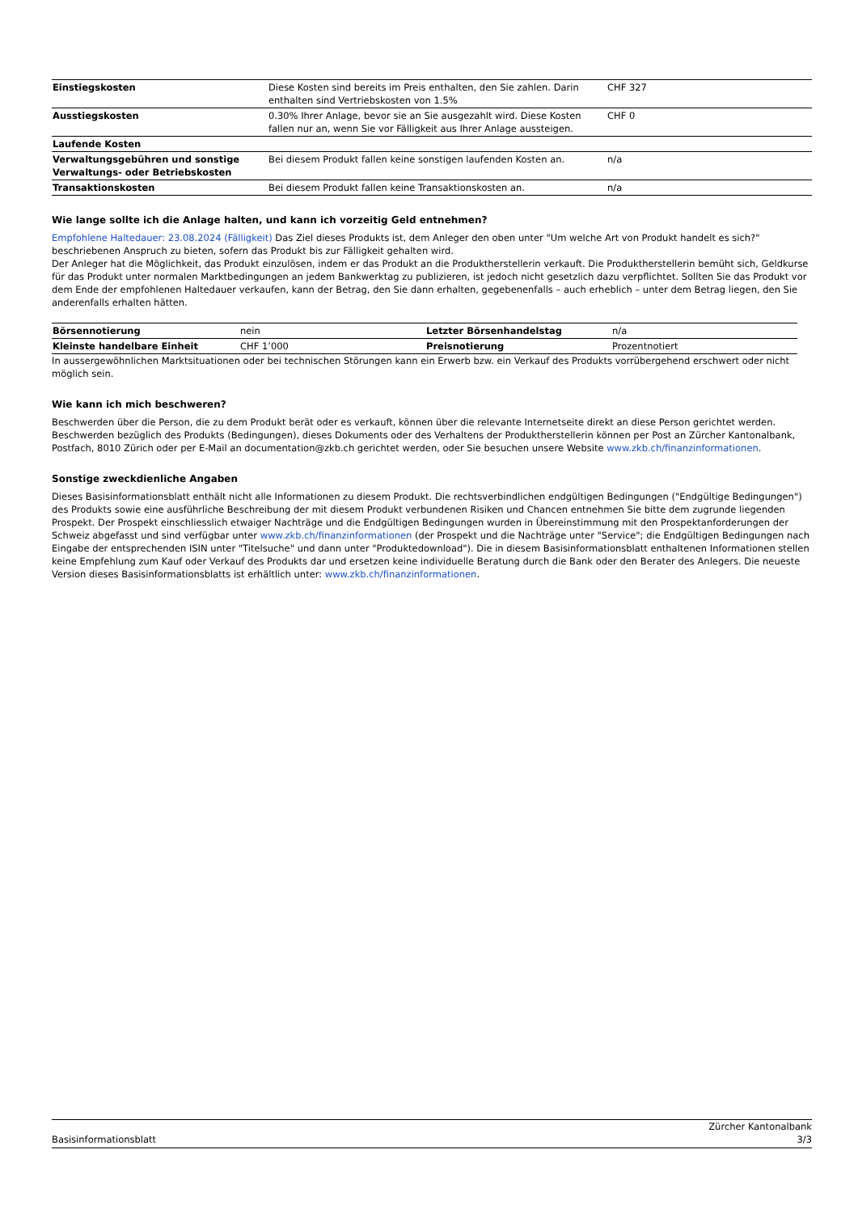| Einstiegskosten | Diese Kosten sind bereits im Preis enthalten, den Sie zahlen. Darin enthalten sind Vertriebskosten von 1.5% | CHF 327 |
| Ausstiegskosten | 0.30% Ihrer Anlage, bevor sie an Sie ausgezahlt wird. Diese Kosten fallen nur an, wenn Sie vor Fälligkeit aus Ihrer Anlage aussteigen. | CHF 0 |
| Laufende Kosten | | |
| Verwaltungsgebühren und sonstige Verwaltungs- oder Betriebskosten | Bei diesem Produkt fallen keine sonstigen laufenden Kosten an. | n/a |
| Transaktionskosten | Bei diesem Produkt fallen keine Transaktionskosten an. | n/a |
Wie lange sollte ich die Anlage halten, und kann ich vorzeitig Geld entnehmen?
Empfohlene Haltedauer: 23.08.2024 (Fälligkeit) Das Ziel dieses Produkts ist, dem Anleger den oben unter "Um welche Art von Produkt handelt es sich?" beschriebenen Anspruch zu bieten, sofern das Produkt bis zur Fälligkeit gehalten wird.
Der Anleger hat die Möglichkeit, das Produkt einzulösen, indem er das Produkt an die Produktherstellerin verkauft. Die Produktherstellerin bemüht sich, Geldkurse für das Produkt unter normalen Marktbedingungen an jedem Bankwerktag zu publizieren, ist jedoch nicht gesetzlich dazu verpflichtet. Sollten Sie das Produkt vor dem Ende der empfohlenen Haltedauer verkaufen, kann der Betrag, den Sie dann erhalten, gegebenenfalls – auch erheblich – unter dem Betrag liegen, den Sie anderenfalls erhalten hätten.
| Börsennotierung | nein | Letzter Börsenhandelstag | n/a |
| Kleinste handelbare Einheit | CHF 1’000 | Preisnotierung | Prozentnotiert |
In aussergewöhnlichen Marktsituationen oder bei technischen Störungen kann ein Erwerb bzw. ein Verkauf des Produkts vorrübergehend erschwert oder nicht möglich sein.
Wie kann ich mich beschweren?
Beschwerden über die Person, die zu dem Produkt berät oder es verkauft, können über die relevante Internetseite direkt an diese Person gerichtet werden. Beschwerden bezüglich des Produkts (Bedingungen), dieses Dokuments oder des Verhaltens der Produktherstellerin können per Post an Zürcher Kantonalbank, Postfach, 8010 Zürich oder per E-Mail an documentation@zkb.ch gerichtet werden, oder Sie besuchen unsere Website www.zkb.ch/finanzinformationen.
Sonstige zweckdienliche Angaben
Dieses Basisinformationsblatt enthält nicht alle Informationen zu diesem Produkt. Die rechtsverbindlichen endgültigen Bedingungen ("Endgültige Bedingungen") des Produkts sowie eine ausführliche Beschreibung der mit diesem Produkt verbundenen Risiken und Chancen entnehmen Sie bitte dem zugrunde liegenden Prospekt. Der Prospekt einschliesslich etwaiger Nachträge und die Endgültigen Bedingungen wurden in Übereinstimmung mit den Prospektanforderungen der Schweiz abgefasst und sind verfügbar unter www.zkb.ch/finanzinformationen (der Prospekt und die Nachträge unter "Service"; die Endgültigen Bedingungen nach Eingabe der entsprechenden ISIN unter "Titelsuche" und dann unter "Produktedownload"). Die in diesem Basisinformationsblatt enthaltenen Informationen stellen keine Empfehlung zum Kauf oder Verkauf des Produkts dar und ersetzen keine individuelle Beratung durch die Bank oder den Berater des Anlegers. Die neueste Version dieses Basisinformationsblatts ist erhältlich unter: www.zkb.ch/finanzinformationen.
Zürcher Kantonalbank
Basisinformationsblatt 3/3